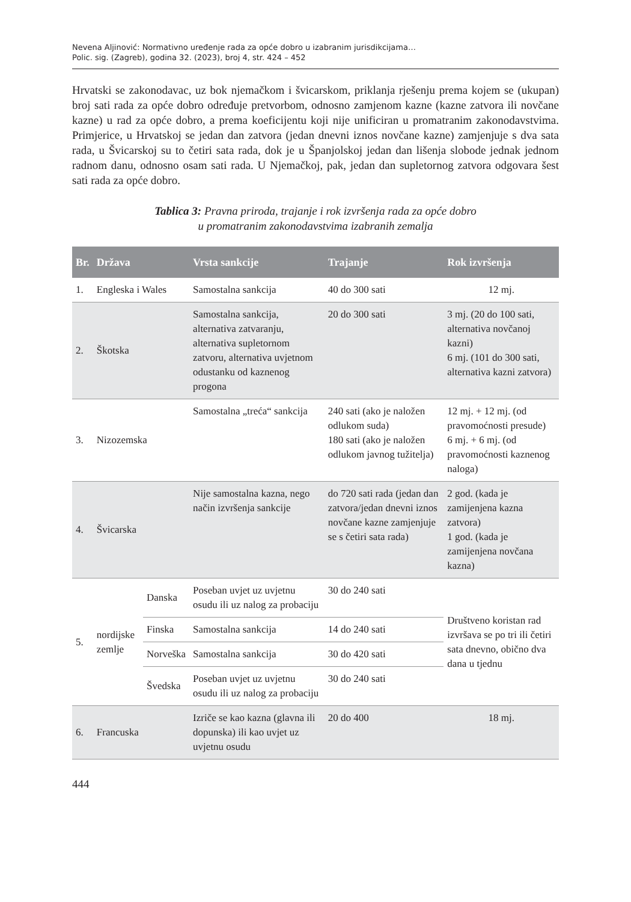Nevena Aljinović: Normativno uređenje rada za opće dobro u izabranim jurisdikcijama…
Polic. sig. (Zagreb), godina 32. (2023), broj 4, str. 424 – 452
Hrvatski se zakonodavac, uz bok njemačkom i švicarskom, priklanja rješenju prema kojem se (ukupan) broj sati rada za opće dobro određuje pretvorbom, odnosno zamjenom kazne (kazne zatvora ili novčane kazne) u rad za opće dobro, a prema koeficijentu koji nije unificiran u promatranim zakonodavstvima. Primjerice, u Hrvatskoj se jedan dan zatvora (jedan dnevni iznos novčane kazne) zamjenjuje s dva sata rada, u Švicarskoj su to četiri sata rada, dok je u Španjolskoj jedan dan lišenja slobode jednak jednom radnom danu, odnosno osam sati rada. U Njemačkoj, pak, jedan dan supletornog zatvora odgovara šest sati rada za opće dobro.
Tablica 3: Pravna priroda, trajanje i rok izvršenja rada za opće dobro
u promatranim zakonodavstvima izabranih zemalja
| Br. | Država | | Vrsta sankcije | Trajanje | Rok izvršenja |
| --- | --- | --- | --- | --- | --- |
| 1. | Engleska i Wales | | Samostalna sankcija | 40 do 300 sati | 12 mj. |
| 2. | Škotska | | Samostalna sankcija, alternativa zatvaranju, alternativa supletornom zatvoru, alternativa uvjetnom odustanku od kaznenog progona | 20 do 300 sati | 3 mj. (20 do 100 sati, alternativa novčanoj kazni) 6 mj. (101 do 300 sati, alternativa kazni zatvora) |
| 3. | Nizozemska | | Samostalna „treća“ sankcija | 240 sati (ako je naložen odlukom suda) 180 sati (ako je naložen odlukom javnog tužitelja) | 12 mj. + 12 mj. (od pravomoćnosti presude) 6 mj. + 6 mj. (od pravomoćnosti kaznenog naloga) |
| 4. | Švicarska | | Nije samostalna kazna, nego način izvršenja sankcije | do 720 sati rada (jedan dan zatvora/jedan dnevni iznos novčane kazne zamjenjuje se s četiri sata rada) | 2 god. (kada je zamijenjena kazna zatvora) 1 god. (kada je zamijenjena novčana kazna) |
| 5. | nordijske zemlje | Danska | Poseban uvjet uz uvjetnu osudu ili uz nalog za probaciju | 30 do 240 sati | Društveno koristan rad izvršava se po tri ili četiri sata dnevno, obično dva dana u tjednu |
| | | Finska | Samostalna sankcija | 14 do 240 sati | |
| | | Norveška | Samostalna sankcija | 30 do 420 sati | |
| | | Švedska | Poseban uvjet uz uvjetnu osudu ili uz nalog za probaciju | 30 do 240 sati | |
| 6. | Francuska | | Izriče se kao kazna (glavna ili dopunska) ili kao uvjet uz uvjetnu osudu | 20 do 400 | 18 mj. |
444